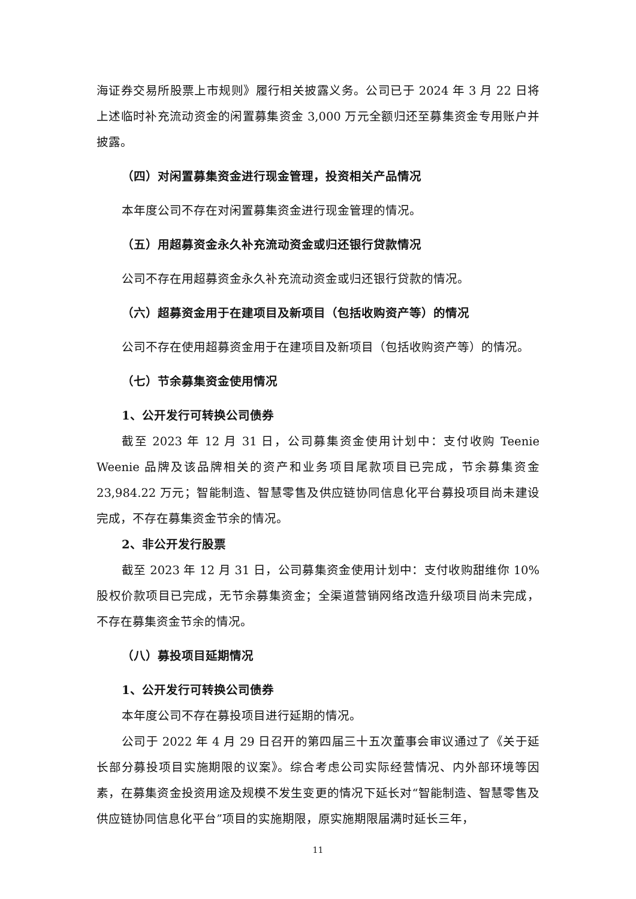海证券交易所股票上市规则》履行相关披露义务。公司已于 2024 年 3 月 22 日将上述临时补充流动资金的闲置募集资金 3,000 万元全额归还至募集资金专用账户并披露。
（四）对闲置募集资金进行现金管理，投资相关产品情况
本年度公司不存在对闲置募集资金进行现金管理的情况。
（五）用超募资金永久补充流动资金或归还银行贷款情况
公司不存在用超募资金永久补充流动资金或归还银行贷款的情况。
（六）超募资金用于在建项目及新项目（包括收购资产等）的情况
公司不存在使用超募资金用于在建项目及新项目（包括收购资产等）的情况。
（七）节余募集资金使用情况
1、公开发行可转换公司债券
截至 2023 年 12 月 31 日，公司募集资金使用计划中：支付收购 Teenie Weenie 品牌及该品牌相关的资产和业务项目尾款项目已完成，节余募集资金 23,984.22 万元；智能制造、智慧零售及供应链协同信息化平台募投项目尚未建设完成，不存在募集资金节余的情况。
2、非公开发行股票
截至 2023 年 12 月 31 日，公司募集资金使用计划中：支付收购甜维你 10%股权价款项目已完成，无节余募集资金；全渠道营销网络改造升级项目尚未完成，不存在募集资金节余的情况。
（八）募投项目延期情况
1、公开发行可转换公司债券
本年度公司不存在募投项目进行延期的情况。
公司于 2022 年 4 月 29 日召开的第四届三十五次董事会审议通过了《关于延长部分募投项目实施期限的议案》。综合考虑公司实际经营情况、内外部环境等因素，在募集资金投资用途及规模不发生变更的情况下延长对“智能制造、智慧零售及供应链协同信息化平台”项目的实施期限，原实施期限届满时延长三年，
11